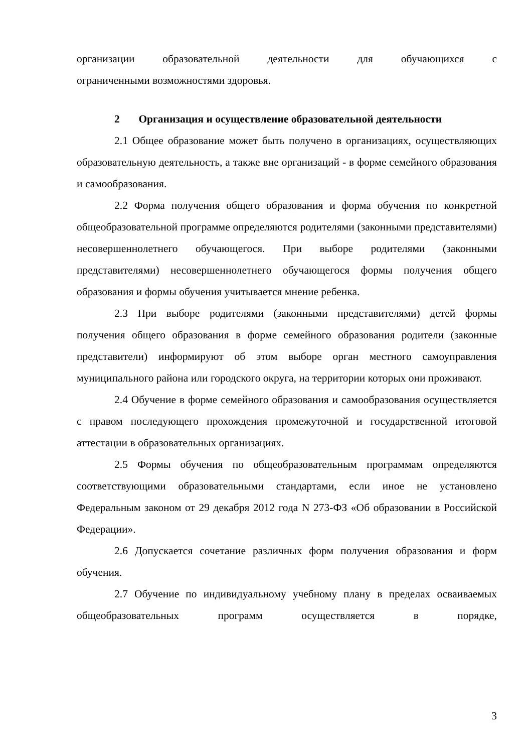организации образовательной деятельности для обучающихся с
ограниченными возможностями здоровья.
2 Организация и осуществление образовательной деятельности
2.1 Общее образование может быть получено в организациях, осуществляющих образовательную деятельность, а также вне организаций - в форме семейного образования и самообразования.
2.2 Форма получения общего образования и форма обучения по конкретной общеобразовательной программе определяются родителями (законными представителями) несовершеннолетнего обучающегося. При выборе родителями (законными представителями) несовершеннолетнего обучающегося формы получения общего образования и формы обучения учитывается мнение ребенка.
2.3 При выборе родителями (законными представителями) детей формы получения общего образования в форме семейного образования родители (законные представители) информируют об этом выборе орган местного самоуправления муниципального района или городского округа, на территории которых они проживают.
2.4 Обучение в форме семейного образования и самообразования осуществляется с правом последующего прохождения промежуточной и государственной итоговой аттестации в образовательных организациях.
2.5 Формы обучения по общеобразовательным программам определяются соответствующими образовательными стандартами, если иное не установлено Федеральным законом от 29 декабря 2012 года N 273-ФЗ «Об образовании в Российской Федерации».
2.6 Допускается сочетание различных форм получения образования и форм обучения.
2.7 Обучение по индивидуальному учебному плану в пределах осваиваемых общеобразовательных программ осуществляется в порядке,
3